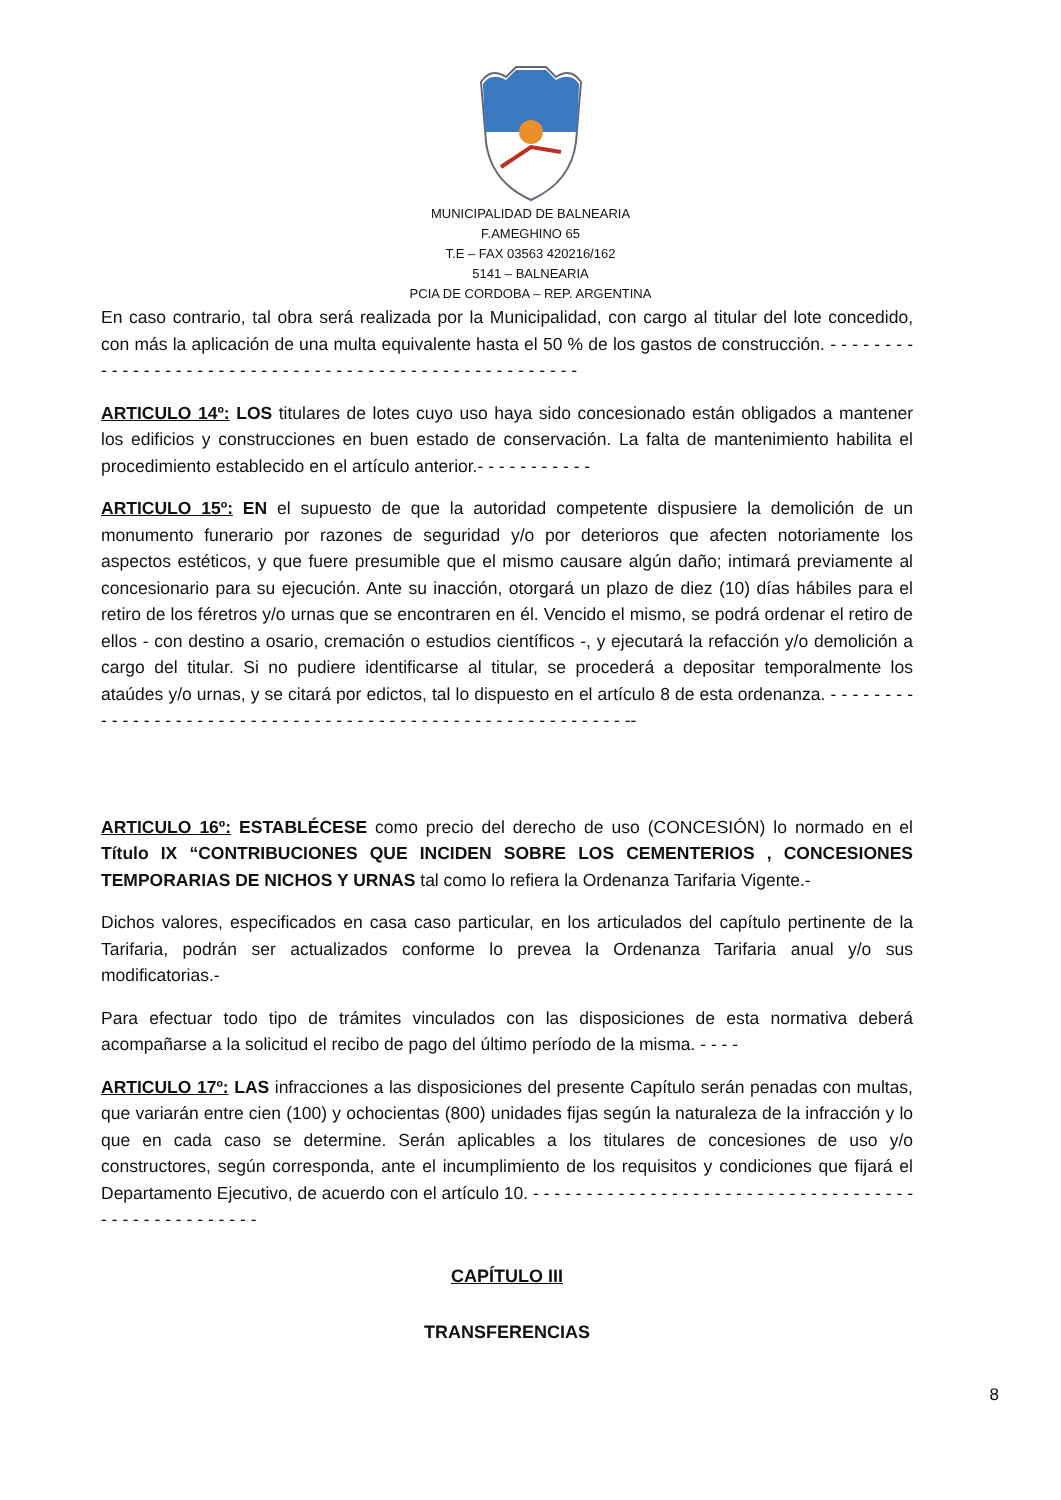MUNICIPALIDAD DE BALNEARIA
F.AMEGHINO 65
T.E – FAX 03563 420216/162
5141 – BALNEARIA
PCIA DE CORDOBA – REP. ARGENTINA
En caso contrario, tal obra será realizada por la Municipalidad, con cargo al titular del lote concedido, con más la aplicación de una multa equivalente hasta el 50 % de los gastos de construcción. - - - - - - - - - - - - - - - - - - - - - - - - - - - - - - - - - - - - - - - - - - - - - - - - - - - - -
ARTICULO 14º: LOS titulares de lotes cuyo uso haya sido concesionado están obligados a mantener los edificios y construcciones en buen estado de conservación. La falta de mantenimiento habilita el procedimiento establecido en el artículo anterior.- - - - - - - - - - -
ARTICULO 15º: EN el supuesto de que la autoridad competente dispusiere la demolición de un monumento funerario por razones de seguridad y/o por deterioros que afecten notoriamente los aspectos estéticos, y que fuere presumible que el mismo causare algún daño; intimará previamente al concesionario para su ejecución. Ante su inacción, otorgará un plazo de diez (10) días hábiles para el retiro de los féretros y/o urnas que se encontraren en él. Vencido el mismo, se podrá ordenar el retiro de ellos - con destino a osario, cremación o estudios científicos -, y ejecutará la refacción y/o demolición a cargo del titular. Si no pudiere identificarse al titular, se procederá a depositar temporalmente los ataúdes y/o urnas, y se citará por edictos, tal lo dispuesto en el artículo 8 de esta ordenanza. - - - - - - - - - - - - - - - - - - - - - - - - - - - - - - - - - - - - - - - - - - - - - - - - - - - - - - - - - --
ARTICULO 16º: ESTABLÉCESE como precio del derecho de uso (CONCESIÓN) lo normado en el Título IX “CONTRIBUCIONES QUE INCIDEN SOBRE LOS CEMENTERIOS , CONCESIONES TEMPORARIAS DE NICHOS Y URNAS tal como lo refiera la Ordenanza Tarifaria Vigente.-
Dichos valores, especificados en casa caso particular, en los articulados del capítulo pertinente de la Tarifaria, podrán ser actualizados conforme lo prevea la Ordenanza Tarifaria anual y/o sus modificatorias.-
Para efectuar todo tipo de trámites vinculados con las disposiciones de esta normativa deberá acompañarse a la solicitud el recibo de pago del último período de la misma. - - - -
ARTICULO 17º: LAS infracciones a las disposiciones del presente Capítulo serán penadas con multas, que variarán entre cien (100) y ochocientas (800) unidades fijas según la naturaleza de la infracción y lo que en cada caso se determine. Serán aplicables a los titulares de concesiones de uso y/o constructores, según corresponda, ante el incumplimiento de los requisitos y condiciones que fijará el Departamento Ejecutivo, de acuerdo con el artículo 10. - - - - - - - - - - - - - - - - - - - - - - - - - - - - - - - - - - - - - - - - - - - - - - - - - - -
CAPÍTULO III
TRANSFERENCIAS
8